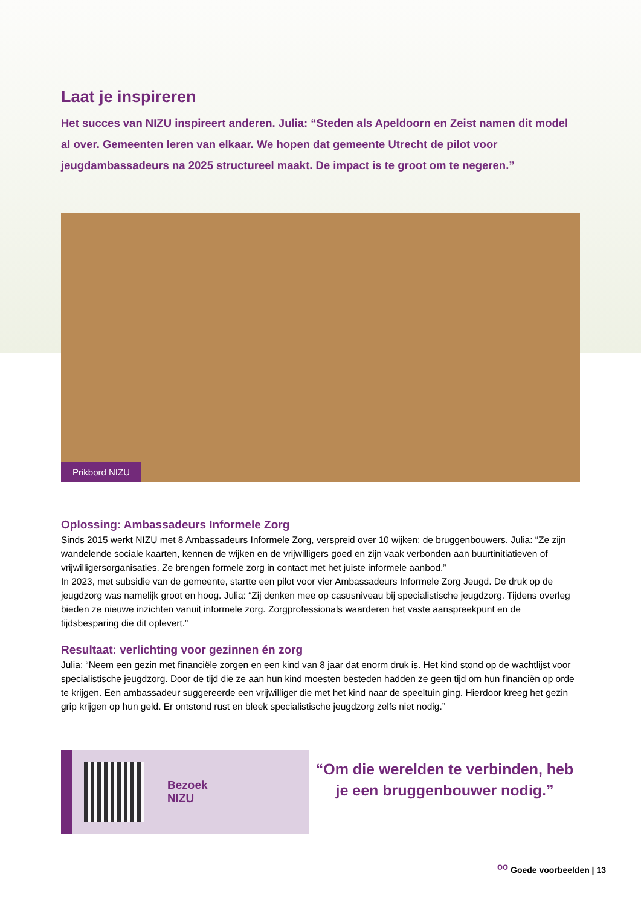Laat je inspireren
Het succes van NIZU inspireert anderen. Julia: “Steden als Apeldoorn en Zeist namen dit model al over. Gemeenten leren van elkaar. We hopen dat gemeente Utrecht de pilot voor jeugdambassadeurs na 2025 structureel maakt. De impact is te groot om te negeren.”
Prikbord NIZU
Oplossing: Ambassadeurs Informele Zorg
Sinds 2015 werkt NIZU met 8 Ambassadeurs Informele Zorg, verspreid over 10 wijken; de bruggenbouwers. Julia: “Ze zijn wandelende sociale kaarten, kennen de wijken en de vrijwilligers goed en zijn vaak verbonden aan buurtinitiatieven of vrijwilligersorganisaties. Ze brengen formele zorg in contact met het juiste informele aanbod.”
In 2023, met subsidie van de gemeente, startte een pilot voor vier Ambassadeurs Informele Zorg Jeugd. De druk op de jeugdzorg was namelijk groot en hoog. Julia: “Zij denken mee op casusniveau bij specialistische jeugdzorg. Tijdens overleg bieden ze nieuwe inzichten vanuit informele zorg. Zorgprofessionals waarderen het vaste aanspreekpunt en de tijdsbesparing die dit oplevert.”
Resultaat: verlichting voor gezinnen én zorg
Julia: “Neem een gezin met financiële zorgen en een kind van 8 jaar dat enorm druk is. Het kind stond op de wachtlijst voor specialistische jeugdzorg. Door de tijd die ze aan hun kind moesten besteden hadden ze geen tijd om hun financiën op orde te krijgen. Een ambassadeur suggereerde een vrijwilliger die met het kind naar de speeltuin ging. Hierdoor kreeg het gezin grip krijgen op hun geld. Er ontstond rust en bleek specialistische jeugdzorg zelfs niet nodig.”
Bezoek
NIZU
“Om die werelden te verbinden, heb je een bruggenbouwer nodig.”
ᵒᵒ Goede voorbeelden | 13